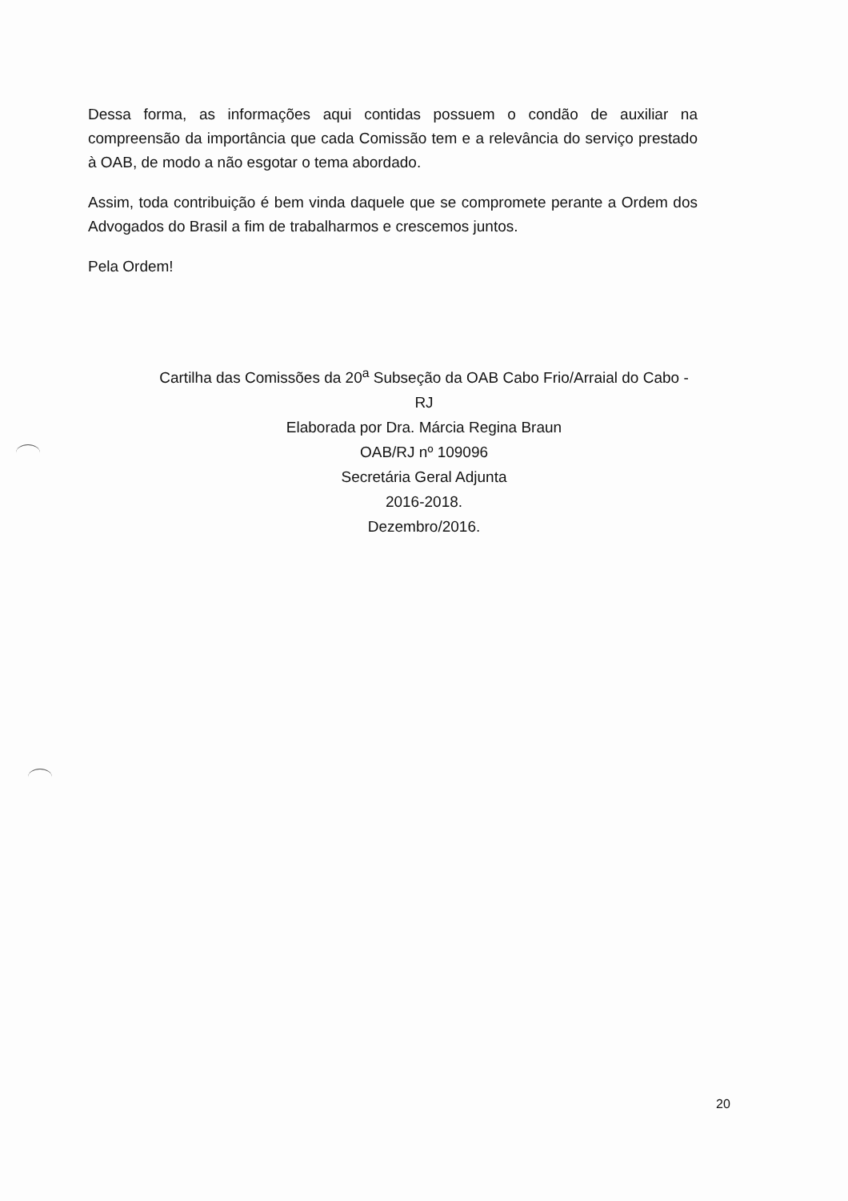Dessa forma, as informações aqui contidas possuem o condão de auxiliar na compreensão da importância que cada Comissão tem e a relevância do serviço prestado à OAB, de modo a não esgotar o tema abordado.
Assim, toda contribuição é bem vinda daquele que se compromete perante a Ordem dos Advogados do Brasil a fim de trabalharmos e crescemos juntos.
Pela Ordem!
Cartilha das Comissões da 20<sup>a</sup> Subseção da OAB Cabo Frio/Arraial do Cabo - RJ
Elaborada por Dra. Márcia Regina Braun
OAB/RJ nº 109096
Secretária Geral Adjunta
2016-2018.
Dezembro/2016.
20